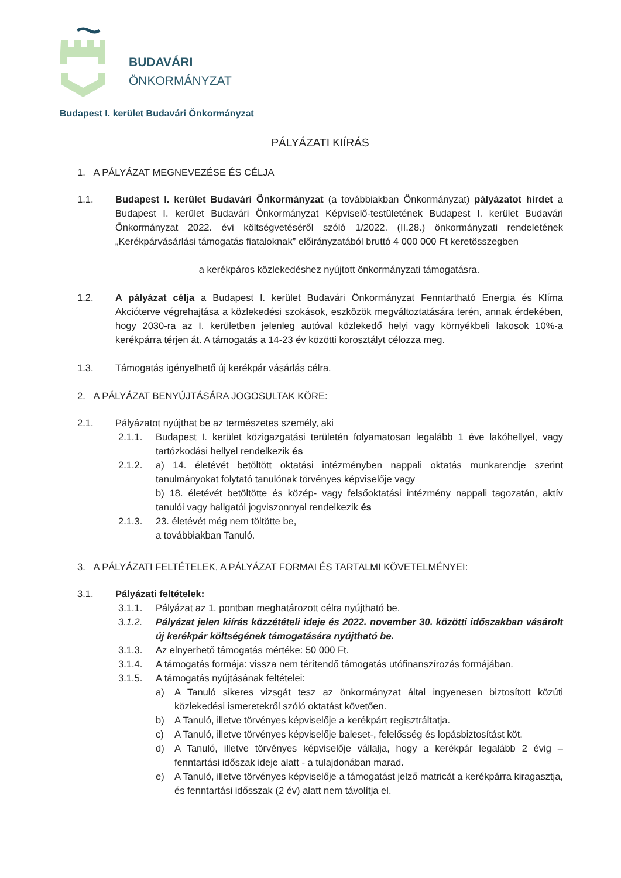BUDAVÁRI
ÖNKORMÁNYZAT
Budapest I. kerület Budavári Önkormányzat
PÁLYÁZATI KIÍRÁS
1. A PÁLYÁZAT MEGNEVEZÉSE ÉS CÉLJA
1.1. Budapest I. kerület Budavári Önkormányzat (a továbbiakban Önkormányzat) pályázatot hirdet a Budapest I. kerület Budavári Önkormányzat Képviselő-testületének Budapest I. kerület Budavári Önkormányzat 2022. évi költségvetéséről szóló 1/2022. (II.28.) önkormányzati rendeletének „Kerékpárvásárlási támogatás fiataloknak” előirányzatából bruttó 4 000 000 Ft keretösszegben
a kerékpáros közlekedéshez nyújtott önkormányzati támogatásra.
1.2. A pályázat célja a Budapest I. kerület Budavári Önkormányzat Fenntartható Energia és Klíma Akcióterve végrehajtása a közlekedési szokások, eszközök megváltoztatására terén, annak érdekében, hogy 2030-ra az I. kerületben jelenleg autóval közlekedő helyi vagy környékbeli lakosok 10%-a kerékpárra térjen át. A támogatás a 14-23 év közötti korosztályt célozza meg.
1.3. Támogatás igényelhető új kerékpár vásárlás célra.
2. A PÁLYÁZAT BENYÚJTÁSÁRA JOGOSULTAK KÖRE:
2.1. Pályázatot nyújthat be az természetes személy, aki
2.1.1. Budapest I. kerület közigazgatási területén folyamatosan legalább 1 éve lakóhellyel, vagy tartózkodási hellyel rendelkezik és
2.1.2. a) 14. életévét betöltött oktatási intézményben nappali oktatás munkarendje szerint tanulmányokat folytató tanulónak törvényes képviselője vagy
b) 18. életévét betöltötte és közép- vagy felsőoktatási intézmény nappali tagozatán, aktív tanulói vagy hallgatói jogviszonnyal rendelkezik és
2.1.3. 23. életévét még nem töltötte be,
a továbbiakban Tanuló.
3. A PÁLYÁZATI FELTÉTELEK, A PÁLYÁZAT FORMAI ÉS TARTALMI KÖVETELMÉNYEI:
3.1. Pályázati feltételek:
3.1.1. Pályázat az 1. pontban meghatározott célra nyújtható be.
3.1.2. Pályázat jelen kiírás közzétételi ideje és 2022. november 30. közötti időszakban vásárolt új kerékpár költségének támogatására nyújtható be.
3.1.3. Az elnyerhető támogatás mértéke: 50 000 Ft.
3.1.4. A támogatás formája: vissza nem térítendő támogatás utófinanszírozás formájában.
3.1.5. A támogatás nyújtásának feltételei:
a) A Tanuló sikeres vizsgát tesz az önkormányzat által ingyenesen biztosított közúti közlekedési ismeretekről szóló oktatást követően.
b) A Tanuló, illetve törvényes képviselője a kerékpárt regisztráltatja.
c) A Tanuló, illetve törvényes képviselője baleset-, felelősség és lopásbiztosítást köt.
d) A Tanuló, illetve törvényes képviselője vállalja, hogy a kerékpár legalább 2 évig – fenntartási időszak ideje alatt - a tulajdonában marad.
e) A Tanuló, illetve törvényes képviselője a támogatást jelző matricát a kerékpárra kiragasztja, és fenntartási idősszak (2 év) alatt nem távolítja el.